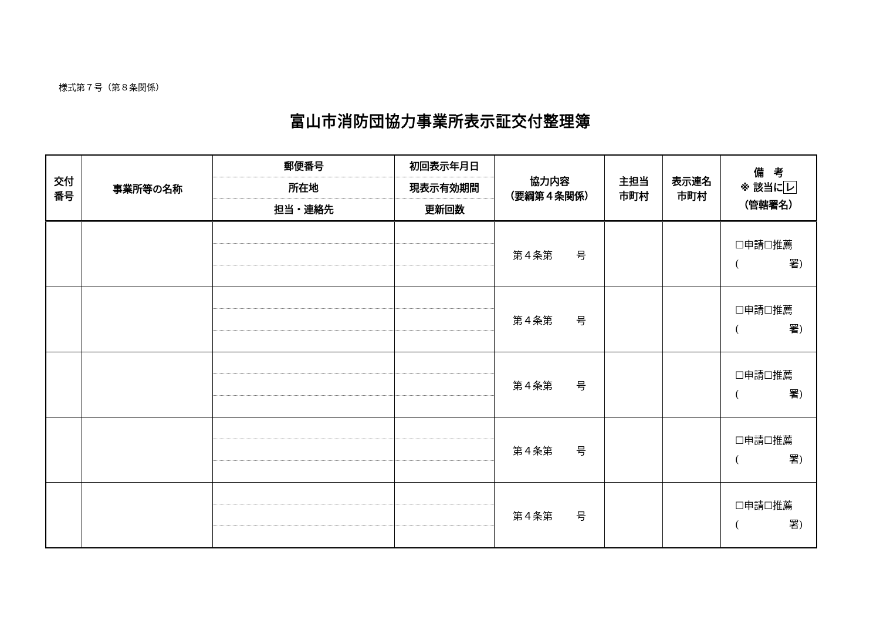様式第７号（第８条関係）
富山市消防団協力事業所表示証交付整理簿
| 交付 番号 | 事業所等の名称 | 郵便番号 所在地 担当・連絡先 | 初回表示年月日 現表示有効期間 更新回数 | 協力内容 （要綱第４条関係） | 主担当 市町村 | 表示連名 市町村 | 備 考 ※ 該当に レ （管轄署名） |
| --- | --- | --- | --- | --- | --- | --- | --- |
| | | | | 第４条第 号 | | | ☐申請☐推薦 ( 署) |
| | | | | 第４条第 号 | | | ☐申請☐推薦 ( 署) |
| | | | | 第４条第 号 | | | ☐申請☐推薦 ( 署) |
| | | | | 第４条第 号 | | | ☐申請☐推薦 ( 署) |
| | | | | 第４条第 号 | | | ☐申請☐推薦 ( 署) |